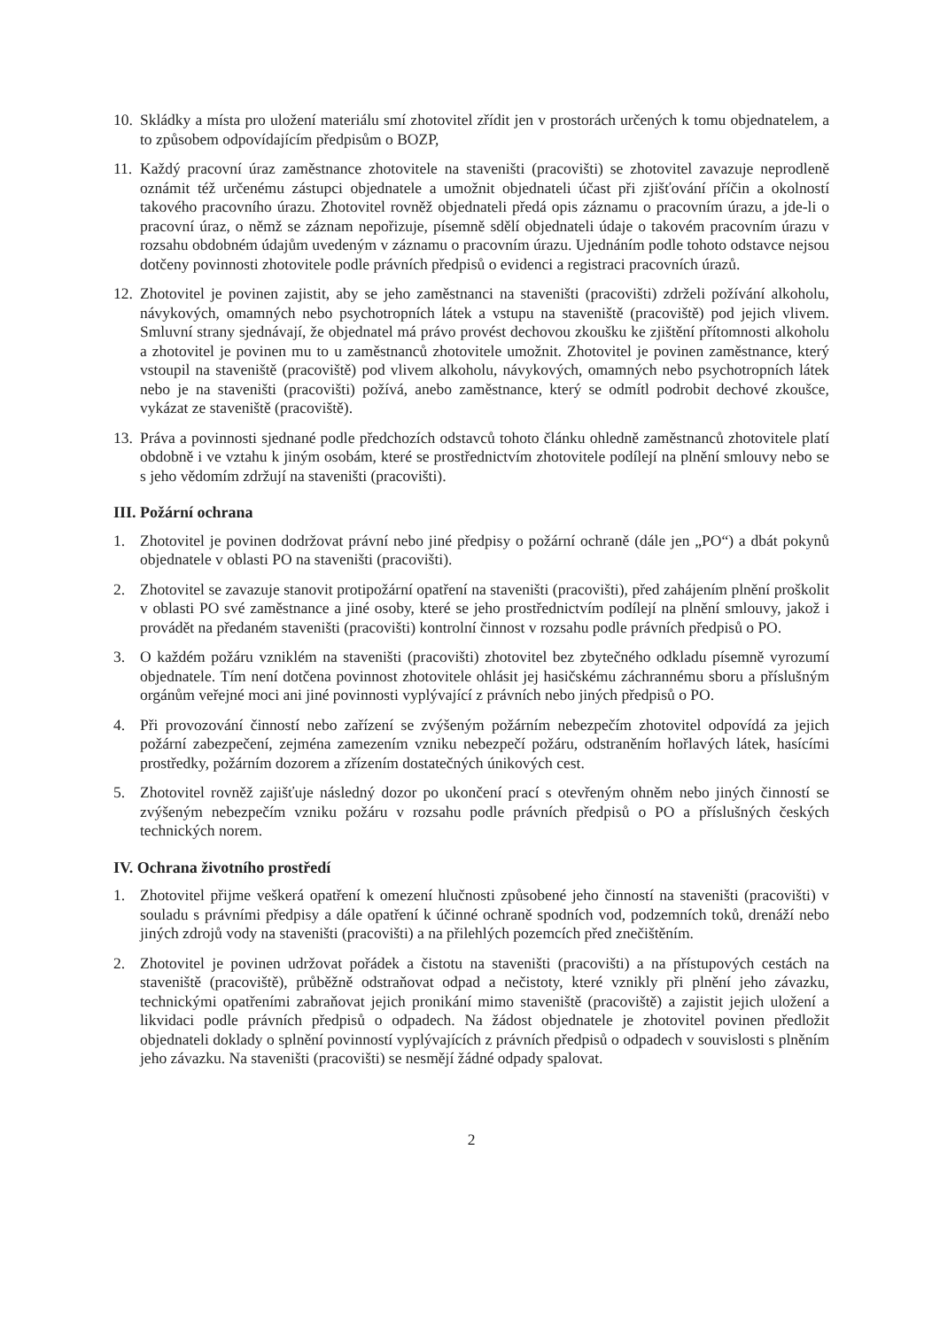10.
Skládky a místa pro uložení materiálu smí zhotovitel zřídit jen v prostorách určených k tomu objednatelem, a to způsobem odpovídajícím předpisům o BOZP,
11.
Každý pracovní úraz zaměstnance zhotovitele na staveništi (pracovišti) se zhotovitel zavazuje neprodleně oznámit též určenému zástupci objednatele a umožnit objednateli účast při zjišťování příčin a okolností takového pracovního úrazu. Zhotovitel rovněž objednateli předá opis záznamu o pracovním úrazu, a jde-li o pracovní úraz, o němž se záznam nepořizuje, písemně sdělí objednateli údaje o takovém pracovním úrazu v rozsahu obdobném údajům uvedeným v záznamu o pracovním úrazu. Ujednáním podle tohoto odstavce nejsou dotčeny povinnosti zhotovitele podle právních předpisů o evidenci a registraci pracovních úrazů.
12.
Zhotovitel je povinen zajistit, aby se jeho zaměstnanci na staveništi (pracovišti) zdrželi požívání alkoholu, návykových, omamných nebo psychotropních látek a vstupu na staveniště (pracoviště) pod jejich vlivem. Smluvní strany sjednávají, že objednatel má právo provést dechovou zkoušku ke zjištění přítomnosti alkoholu a zhotovitel je povinen mu to u zaměstnanců zhotovitele umožnit. Zhotovitel je povinen zaměstnance, který vstoupil na staveniště (pracoviště) pod vlivem alkoholu, návykových, omamných nebo psychotropních látek nebo je na staveništi (pracovišti) požívá, anebo zaměstnance, který se odmítl podrobit dechové zkoušce, vykázat ze staveniště (pracoviště).
13.
Práva a povinnosti sjednané podle předchozích odstavců tohoto článku ohledně zaměstnanců zhotovitele platí obdobně i ve vztahu k jiným osobám, které se prostřednictvím zhotovitele podílejí na plnění smlouvy nebo se s jeho vědomím zdržují na staveništi (pracovišti).
III. Požární ochrana
1. Zhotovitel je povinen dodržovat právní nebo jiné předpisy o požární ochraně (dále jen „PO“) a dbát pokynů objednatele v oblasti PO na staveništi (pracovišti).
2. Zhotovitel se zavazuje stanovit protipožární opatření na staveništi (pracovišti), před zahájením plnění proškolit v oblasti PO své zaměstnance a jiné osoby, které se jeho prostřednictvím podílejí na plnění smlouvy, jakož i provádět na předaném staveništi (pracovišti) kontrolní činnost v rozsahu podle právních předpisů o PO.
3. O každém požáru vzniklém na staveništi (pracovišti) zhotovitel bez zbytečného odkladu písemně vyrozumí objednatele. Tím není dotčena povinnost zhotovitele ohlásit jej hasičskému záchrannému sboru a příslušným orgánům veřejné moci ani jiné povinnosti vyplývající z právních nebo jiných předpisů o PO.
4. Při provozování činností nebo zařízení se zvýšeným požárním nebezpečím zhotovitel odpovídá za jejich požární zabezpečení, zejména zamezením vzniku nebezpečí požáru, odstraněním hořlavých látek, hasícími prostředky, požárním dozorem a zřízením dostatečných únikových cest.
5. Zhotovitel rovněž zajišťuje následný dozor po ukončení prací s otevřeným ohněm nebo jiných činností se zvýšeným nebezpečím vzniku požáru v rozsahu podle právních předpisů o PO a příslušných českých technických norem.
IV. Ochrana životního prostředí
1. Zhotovitel přijme veškerá opatření k omezení hlučnosti způsobené jeho činností na staveništi (pracovišti) v souladu s právními předpisy a dále opatření k účinné ochraně spodních vod, podzemních toků, drenáží nebo jiných zdrojů vody na staveništi (pracovišti) a na přilehlých pozemcích před znečištěním.
2. Zhotovitel je povinen udržovat pořádek a čistotu na staveništi (pracovišti) a na přístupových cestách na staveniště (pracoviště), průběžně odstraňovat odpad a nečistoty, které vznikly při plnění jeho závazku, technickými opatřeními zabraňovat jejich pronikání mimo staveniště (pracoviště) a zajistit jejich uložení a likvidaci podle právních předpisů o odpadech. Na žádost objednatele je zhotovitel povinen předložit objednateli doklady o splnění povinností vyplývajících z právních předpisů o odpadech v souvislosti s plněním jeho závazku. Na staveništi (pracovišti) se nesmějí žádné odpady spalovat.
2